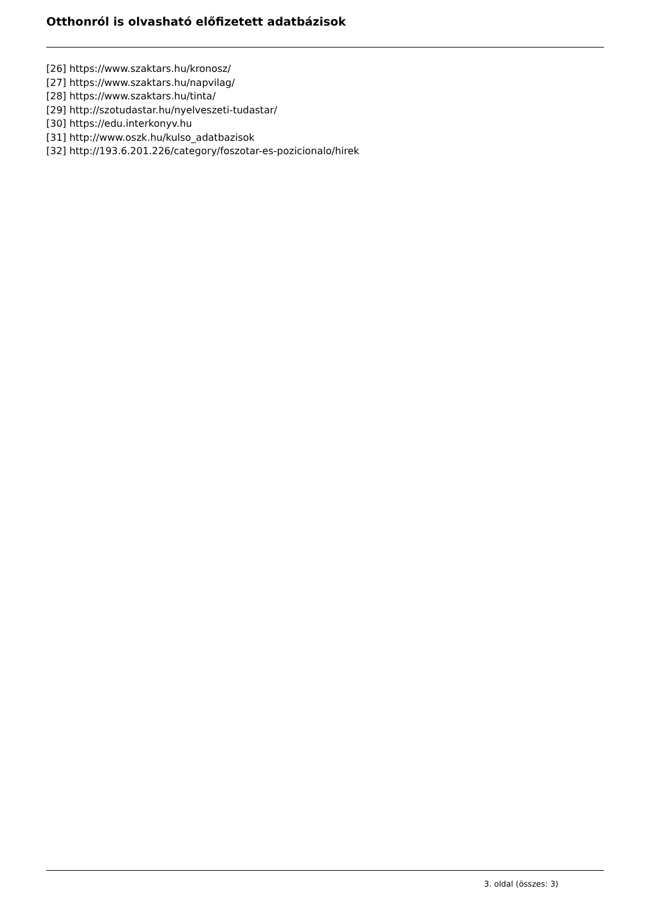Otthonról is olvasható előfizetett adatbázisok
[26] https://www.szaktars.hu/kronosz/
[27] https://www.szaktars.hu/napvilag/
[28] https://www.szaktars.hu/tinta/
[29] http://szotudastar.hu/nyelveszeti-tudastar/
[30] https://edu.interkonyv.hu
[31] http://www.oszk.hu/kulso_adatbazisok
[32] http://193.6.201.226/category/foszotar-es-pozicionalo/hirek
3. oldal (összes: 3)